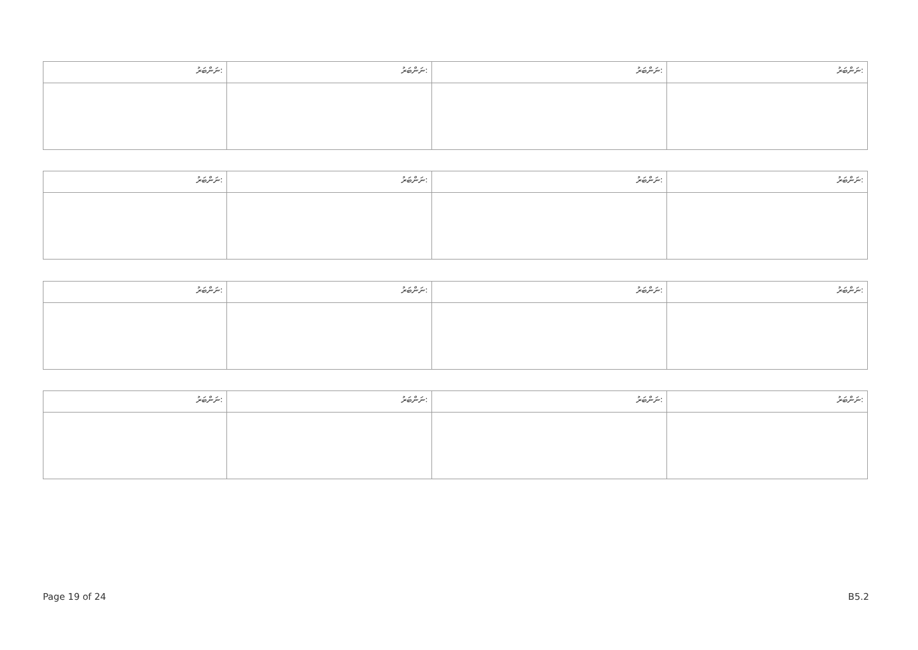| ނަންބަރު: | ނަންބަރު: | ނަންބަރު: | ނަންބަރު: |
| ނަންބަރު: | ނަންބަރު: | ނަންބަރު: | ނަންބަރު: |
| ނަންބަރު: | ނަންބަރު: | ނަންބަރު: | ނަންބަރު: |
| ނަންބަރު: | ނަންބަރު: | ނަންބަރު: | ނަންބަރު: |
Page 19 of 24 B5.2